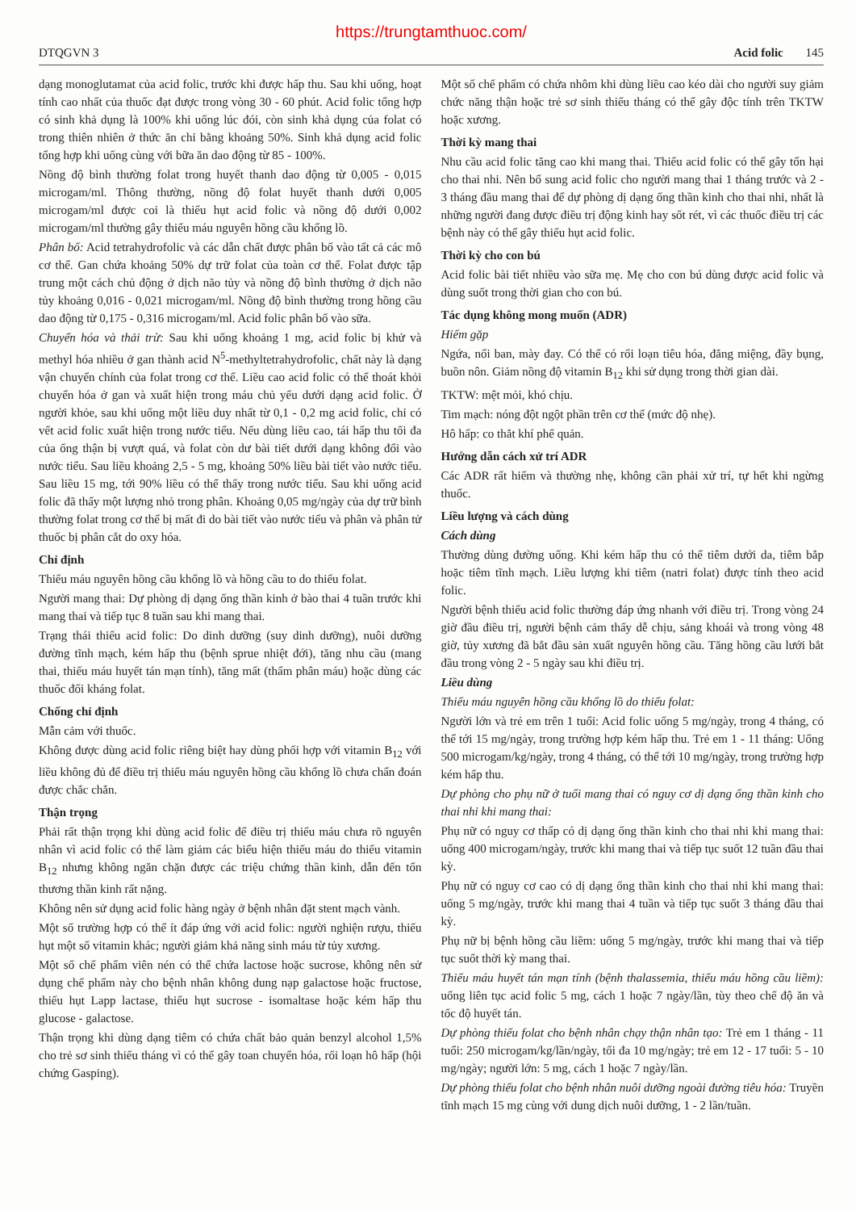https://trungtamthuoc.com/
DTQGVN 3 Acid folic 145
dạng monoglutamat của acid folic, trước khi được hấp thu. Sau khi uống, hoạt tính cao nhất của thuốc đạt được trong vòng 30 - 60 phút. Acid folic tổng hợp có sinh khả dụng là 100% khi uống lúc đói, còn sinh khả dụng của folat có trong thiên nhiên ở thức ăn chỉ bằng khoảng 50%. Sinh khả dụng acid folic tổng hợp khi uống cùng với bữa ăn dao động từ 85 - 100%.
Nồng độ bình thường folat trong huyết thanh dao động từ 0,005 - 0,015 microgam/ml. Thông thường, nồng độ folat huyết thanh dưới 0,005 microgam/ml được coi là thiếu hụt acid folic và nồng độ dưới 0,002 microgam/ml thường gây thiếu máu nguyên hồng cầu khổng lồ.
Phân bố: Acid tetrahydrofolic và các dẫn chất được phân bố vào tất cả các mô cơ thể. Gan chứa khoảng 50% dự trữ folat của toàn cơ thể. Folat được tập trung một cách chủ động ở dịch não tủy và nồng độ bình thường ở dịch não tủy khoảng 0,016 - 0,021 microgam/ml. Nồng độ bình thường trong hồng cầu dao động từ 0,175 - 0,316 microgam/ml. Acid folic phân bố vào sữa.
Chuyển hóa và thải trừ: Sau khi uống khoảng 1 mg, acid folic bị khử và methyl hóa nhiều ở gan thành acid N<sup>5</sup>-methyltetrahydrofolic, chất này là dạng vận chuyển chính của folat trong cơ thể. Liều cao acid folic có thể thoát khỏi chuyển hóa ở gan và xuất hiện trong máu chủ yếu dưới dạng acid folic. Ở người khỏe, sau khi uống một liều duy nhất từ 0,1 - 0,2 mg acid folic, chỉ có vết acid folic xuất hiện trong nước tiểu. Nếu dùng liều cao, tái hấp thu tối đa của ống thận bị vượt quá, và folat còn dư bài tiết dưới dạng không đổi vào nước tiểu. Sau liều khoảng 2,5 - 5 mg, khoảng 50% liều bài tiết vào nước tiểu. Sau liều 15 mg, tới 90% liều có thể thấy trong nước tiểu. Sau khi uống acid folic đã thấy một lượng nhỏ trong phân. Khoảng 0,05 mg/ngày của dự trữ bình thường folat trong cơ thể bị mất đi do bài tiết vào nước tiểu và phân và phân tử thuốc bị phân cắt do oxy hóa.
Chỉ định
Thiếu máu nguyên hồng cầu khổng lồ và hồng cầu to do thiếu folat.
Người mang thai: Dự phòng dị dạng ống thần kinh ở bào thai 4 tuần trước khi mang thai và tiếp tục 8 tuần sau khi mang thai.
Trạng thái thiếu acid folic: Do dinh dưỡng (suy dinh dưỡng), nuôi dưỡng đường tĩnh mạch, kém hấp thu (bệnh sprue nhiệt đới), tăng nhu cầu (mang thai, thiếu máu huyết tán mạn tính), tăng mất (thẩm phân máu) hoặc dùng các thuốc đối kháng folat.
Chống chỉ định
Mẫn cảm với thuốc.
Không được dùng acid folic riêng biệt hay dùng phối hợp với vitamin B<sub>12</sub> với liều không đủ để điều trị thiếu máu nguyên hồng cầu khổng lồ chưa chẩn đoán được chắc chắn.
Thận trọng
Phải rất thận trọng khi dùng acid folic để điều trị thiếu máu chưa rõ nguyên nhân vì acid folic có thể làm giảm các biểu hiện thiếu máu do thiếu vitamin B<sub>12</sub> nhưng không ngăn chặn được các triệu chứng thần kinh, dẫn đến tổn thương thần kinh rất nặng.
Không nên sử dụng acid folic hàng ngày ở bệnh nhân đặt stent mạch vành.
Một số trường hợp có thể ít đáp ứng với acid folic: người nghiện rượu, thiếu hụt một số vitamin khác; người giảm khả năng sinh máu từ tủy xương.
Một số chế phẩm viên nén có thể chứa lactose hoặc sucrose, không nên sử dụng chế phẩm này cho bệnh nhân không dung nạp galactose hoặc fructose, thiếu hụt Lapp lactase, thiếu hụt sucrose - isomaltase hoặc kém hấp thu glucose - galactose.
Thận trọng khi dùng dạng tiêm có chứa chất bảo quản benzyl alcohol 1,5% cho trẻ sơ sinh thiếu tháng vì có thể gây toan chuyển hóa, rối loạn hô hấp (hội chứng Gasping).
Một số chế phẩm có chứa nhôm khi dùng liều cao kéo dài cho người suy giảm chức năng thận hoặc trẻ sơ sinh thiếu tháng có thể gây độc tính trên TKTW hoặc xương.
Thời kỳ mang thai
Nhu cầu acid folic tăng cao khi mang thai. Thiếu acid folic có thể gây tổn hại cho thai nhi. Nên bổ sung acid folic cho người mang thai 1 tháng trước và 2 - 3 tháng đầu mang thai để dự phòng dị dạng ống thần kinh cho thai nhi, nhất là những người đang được điều trị động kinh hay sốt rét, vì các thuốc điều trị các bệnh này có thể gây thiếu hụt acid folic.
Thời kỳ cho con bú
Acid folic bài tiết nhiều vào sữa mẹ. Mẹ cho con bú dùng được acid folic và dùng suốt trong thời gian cho con bú.
Tác dụng không mong muốn (ADR)
Hiếm gặp
Ngứa, nổi ban, mày đay. Có thể có rối loạn tiêu hóa, đắng miệng, đầy bụng, buồn nôn. Giảm nồng độ vitamin B<sub>12</sub> khi sử dụng trong thời gian dài.
TKTW: mệt mỏi, khó chịu.
Tim mạch: nóng đột ngột phần trên cơ thể (mức độ nhẹ).
Hô hấp: co thắt khí phế quản.
Hướng dẫn cách xử trí ADR
Các ADR rất hiếm và thường nhẹ, không cần phải xử trí, tự hết khi ngừng thuốc.
Liều lượng và cách dùng
Cách dùng
Thường dùng đường uống. Khi kém hấp thu có thể tiêm dưới da, tiêm bắp hoặc tiêm tĩnh mạch. Liều lượng khi tiêm (natri folat) được tính theo acid folic.
Người bệnh thiếu acid folic thường đáp ứng nhanh với điều trị. Trong vòng 24 giờ đầu điều trị, người bệnh cảm thấy dễ chịu, sảng khoái và trong vòng 48 giờ, tủy xương đã bắt đầu sản xuất nguyên hồng cầu. Tăng hồng cầu lưới bắt đầu trong vòng 2 - 5 ngày sau khi điều trị.
Liều dùng
Thiếu máu nguyên hồng cầu khổng lồ do thiếu folat:
Người lớn và trẻ em trên 1 tuổi: Acid folic uống 5 mg/ngày, trong 4 tháng, có thể tới 15 mg/ngày, trong trường hợp kém hấp thu. Trẻ em 1 - 11 tháng: Uống 500 microgam/kg/ngày, trong 4 tháng, có thể tới 10 mg/ngày, trong trường hợp kém hấp thu.
Dự phòng cho phụ nữ ở tuổi mang thai có nguy cơ dị dạng ống thần kinh cho thai nhi khi mang thai:
Phụ nữ có nguy cơ thấp có dị dạng ống thần kinh cho thai nhi khi mang thai: uống 400 microgam/ngày, trước khi mang thai và tiếp tục suốt 12 tuần đầu thai kỳ.
Phụ nữ có nguy cơ cao có dị dạng ống thần kinh cho thai nhi khi mang thai: uống 5 mg/ngày, trước khi mang thai 4 tuần và tiếp tục suốt 3 tháng đầu thai kỳ.
Phụ nữ bị bệnh hồng cầu liềm: uống 5 mg/ngày, trước khi mang thai và tiếp tục suốt thời kỳ mang thai.
Thiếu máu huyết tán mạn tính (bệnh thalassemia, thiếu máu hồng cầu liềm): uống liên tục acid folic 5 mg, cách 1 hoặc 7 ngày/lần, tùy theo chế độ ăn và tốc độ huyết tán.
Dự phòng thiếu folat cho bệnh nhân chạy thận nhân tạo: Trẻ em 1 tháng - 11 tuổi: 250 microgam/kg/lần/ngày, tối đa 10 mg/ngày; trẻ em 12 - 17 tuổi: 5 - 10 mg/ngày; người lớn: 5 mg, cách 1 hoặc 7 ngày/lần.
Dự phòng thiếu folat cho bệnh nhân nuôi dưỡng ngoài đường tiêu hóa: Truyền tĩnh mạch 15 mg cùng với dung dịch nuôi dưỡng, 1 - 2 lần/tuần.